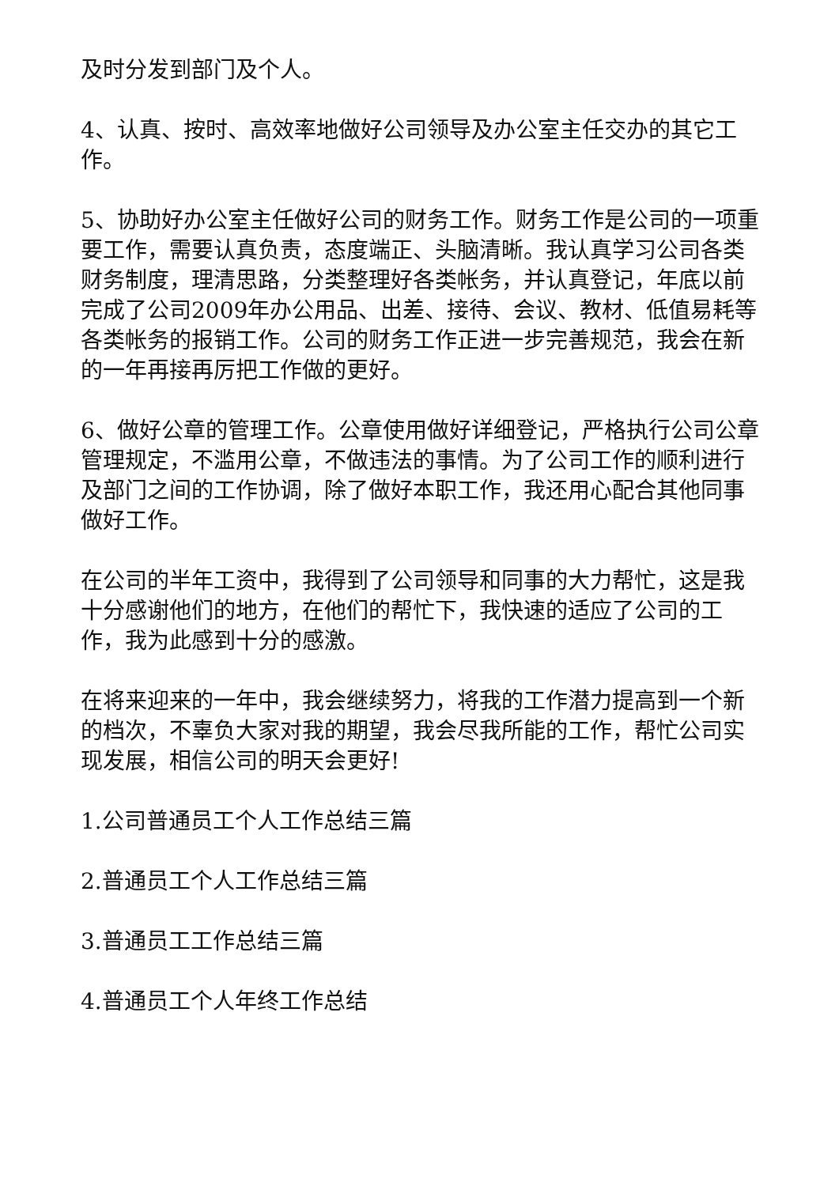及时分发到部门及个人。
4、认真、按时、高效率地做好公司领导及办公室主任交办的其它工作。
5、协助好办公室主任做好公司的财务工作。财务工作是公司的一项重要工作，需要认真负责，态度端正、头脑清晰。我认真学习公司各类财务制度，理清思路，分类整理好各类帐务，并认真登记，年底以前完成了公司2009年办公用品、出差、接待、会议、教材、低值易耗等各类帐务的报销工作。公司的财务工作正进一步完善规范，我会在新的一年再接再厉把工作做的更好。
6、做好公章的管理工作。公章使用做好详细登记，严格执行公司公章管理规定，不滥用公章，不做违法的事情。为了公司工作的顺利进行及部门之间的工作协调，除了做好本职工作，我还用心配合其他同事做好工作。
在公司的半年工资中，我得到了公司领导和同事的大力帮忙，这是我十分感谢他们的地方，在他们的帮忙下，我快速的适应了公司的工作，我为此感到十分的感激。
在将来迎来的一年中，我会继续努力，将我的工作潜力提高到一个新的档次，不辜负大家对我的期望，我会尽我所能的工作，帮忙公司实现发展，相信公司的明天会更好!
1.公司普通员工个人工作总结三篇
2.普通员工个人工作总结三篇
3.普通员工工作总结三篇
4.普通员工个人年终工作总结